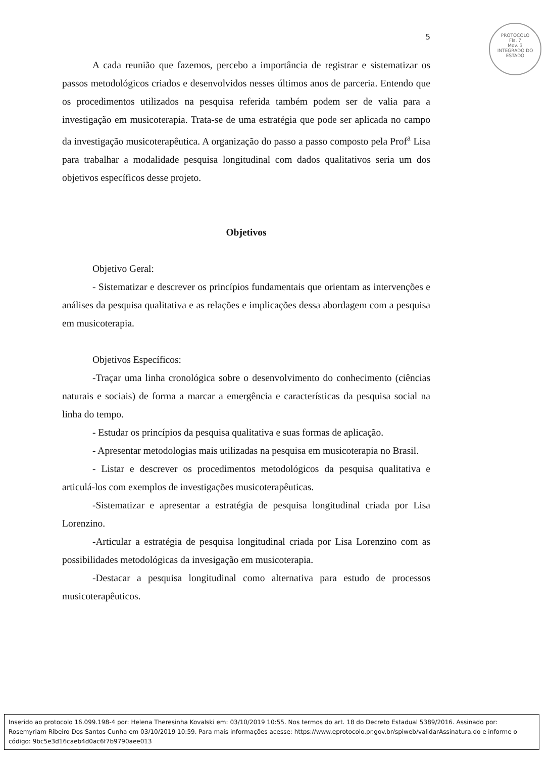PROTOCOLO
Fls. 7
Mov. 3
INTEGRADO DO ESTADO
5
A cada reunião que fazemos, percebo a importância de registrar e sistematizar os passos metodológicos criados e desenvolvidos nesses últimos anos de parceria. Entendo que os procedimentos utilizados na pesquisa referida também podem ser de valia para a investigação em musicoterapia. Trata-se de uma estratégia que pode ser aplicada no campo da investigação musicoterapêutica. A organização do passo a passo composto pela Prof<sup>a</sup> Lisa para trabalhar a modalidade pesquisa longitudinal com dados qualitativos seria um dos objetivos específicos desse projeto.
Objetivos
Objetivo Geral:
- Sistematizar e descrever os princípios fundamentais que orientam as intervenções e análises da pesquisa qualitativa e as relações e implicações dessa abordagem com a pesquisa em musicoterapia.
Objetivos Específicos:
-Traçar uma linha cronológica sobre o desenvolvimento do conhecimento (ciências naturais e sociais) de forma a marcar a emergência e características da pesquisa social na linha do tempo.
- Estudar os princípios da pesquisa qualitativa e suas formas de aplicação.
- Apresentar metodologias mais utilizadas na pesquisa em musicoterapia no Brasil.
- Listar e descrever os procedimentos metodológicos da pesquisa qualitativa e articulá-los com exemplos de investigações musicoterapêuticas.
-Sistematizar e apresentar a estratégia de pesquisa longitudinal criada por Lisa Lorenzino.
-Articular a estratégia de pesquisa longitudinal criada por Lisa Lorenzino com as possibilidades metodológicas da invesigação em musicoterapia.
-Destacar a pesquisa longitudinal como alternativa para estudo de processos musicoterapêuticos.
Inserido ao protocolo 16.099.198-4 por: Helena Theresinha Kovalski em: 03/10/2019 10:55. Nos termos do art. 18 do Decreto Estadual 5389/2016. Assinado por: Rosemyriam Ribeiro Dos Santos Cunha em 03/10/2019 10:59. Para mais informações acesse: https://www.eprotocolo.pr.gov.br/spiweb/validarAssinatura.do e informe o código: 9bc5e3d16caeb4d0ac6f7b9790aee013